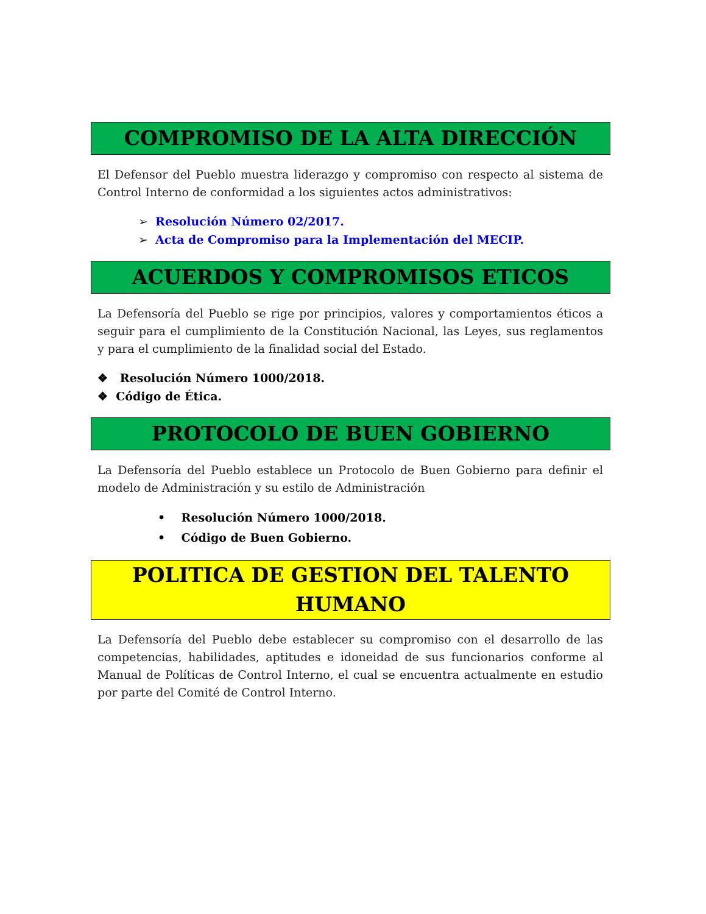COMPROMISO DE LA ALTA DIRECCIÓN
El Defensor del Pueblo muestra liderazgo y compromiso con respecto al sistema de Control Interno de conformidad a los siguientes actos administrativos:
➢ Resolución Número 02/2017.
➢ Acta de Compromiso para la Implementación del MECIP.
ACUERDOS Y COMPROMISOS ETICOS
La Defensoría del Pueblo se rige por principios, valores y comportamientos éticos a seguir para el cumplimiento de la Constitución Nacional, las Leyes, sus reglamentos y para el cumplimiento de la finalidad social del Estado.
❖ Resolución Número 1000/2018.
❖ Código de Ética.
PROTOCOLO DE BUEN GOBIERNO
La Defensoría del Pueblo establece un Protocolo de Buen Gobierno para definir el modelo de Administración y su estilo de Administración
• Resolución Número 1000/2018.
• Código de Buen Gobierno.
POLITICA DE GESTION DEL TALENTO
HUMANO
La Defensoría del Pueblo debe establecer su compromiso con el desarrollo de las competencias, habilidades, aptitudes e idoneidad de sus funcionarios conforme al Manual de Políticas de Control Interno, el cual se encuentra actualmente en estudio por parte del Comité de Control Interno.